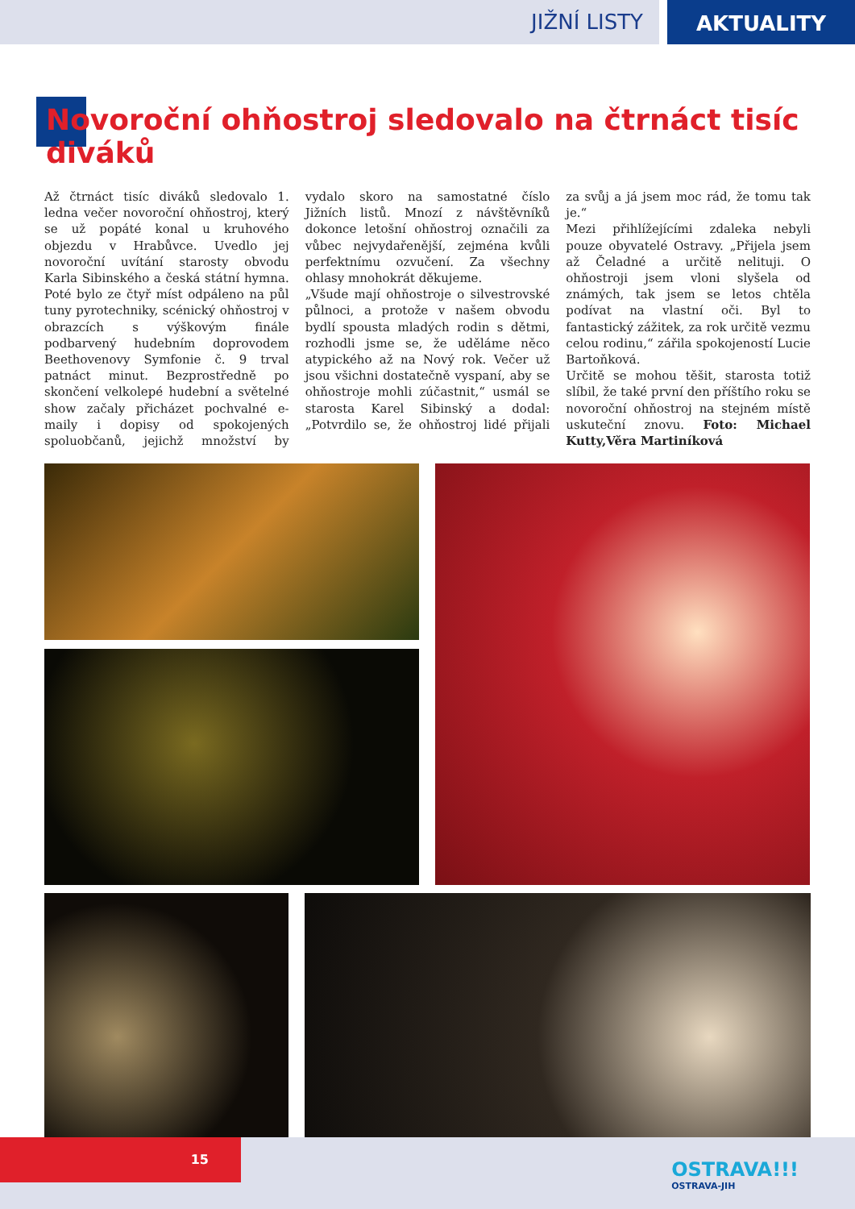JIŽNÍ LISTY
AKTUALITY
Novoroční ohňostroj sledovalo na čtrnáct tisíc diváků
Až čtrnáct tisíc diváků sledovalo 1. ledna večer novoroční ohňostroj, který se už popáté konal u kruhového objezdu v Hrabůvce. Uvedlo jej novoroční uvítání starosty obvodu Karla Sibinského a česká státní hymna. Poté bylo ze čtyř míst odpáleno na půl tuny pyrotechniky, scénický ohňostroj v obrazcích s výškovým finále podbarvený hudebním doprovodem Beethovenovy Symfonie č. 9 trval patnáct minut. Bezprostředně po skončení velkolepé hudební a světelné show začaly přicházet pochvalné e-maily i dopisy od spokojených spoluobčanů, jejichž množství by vydalo skoro na samostatné číslo Jižních listů. Mnozí z návštěvníků dokonce letošní ohňostroj označili za vůbec nejvydařenější, zejména kvůli perfektnímu ozvučení. Za všechny ohlasy mnohokrát děkujeme.
„Všude mají ohňostroje o silvestrovské půlnoci, a protože v našem obvodu bydlí spousta mladých rodin s dětmi, rozhodli jsme se, že uděláme něco atypického až na Nový rok. Večer už jsou všichni dostatečně vyspaní, aby se ohňostroje mohli zúčastnit,“ usmál se starosta Karel Sibinský a dodal: „Potvrdilo se, že ohňostroj lidé přijali za svůj a já jsem moc rád, že tomu tak je.“
Mezi přihlížejícími zdaleka nebyli pouze obyvatelé Ostravy. „Přijela jsem až Čeladné a určitě nelituji. O ohňostroji jsem vloni slyšela od známých, tak jsem se letos chtěla podívat na vlastní oči. Byl to fantastický zážitek, za rok určitě vezmu celou rodinu,“ zářila spokojeností Lucie Bartoňková.
Určitě se mohou těšit, starosta totiž slíbil, že také první den příštího roku se novoroční ohňostroj na stejném místě uskuteční znovu. Foto: Michael Kutty,Věra Martiníková
15
OSTRAVA!!!
OSTRAVA-JIH